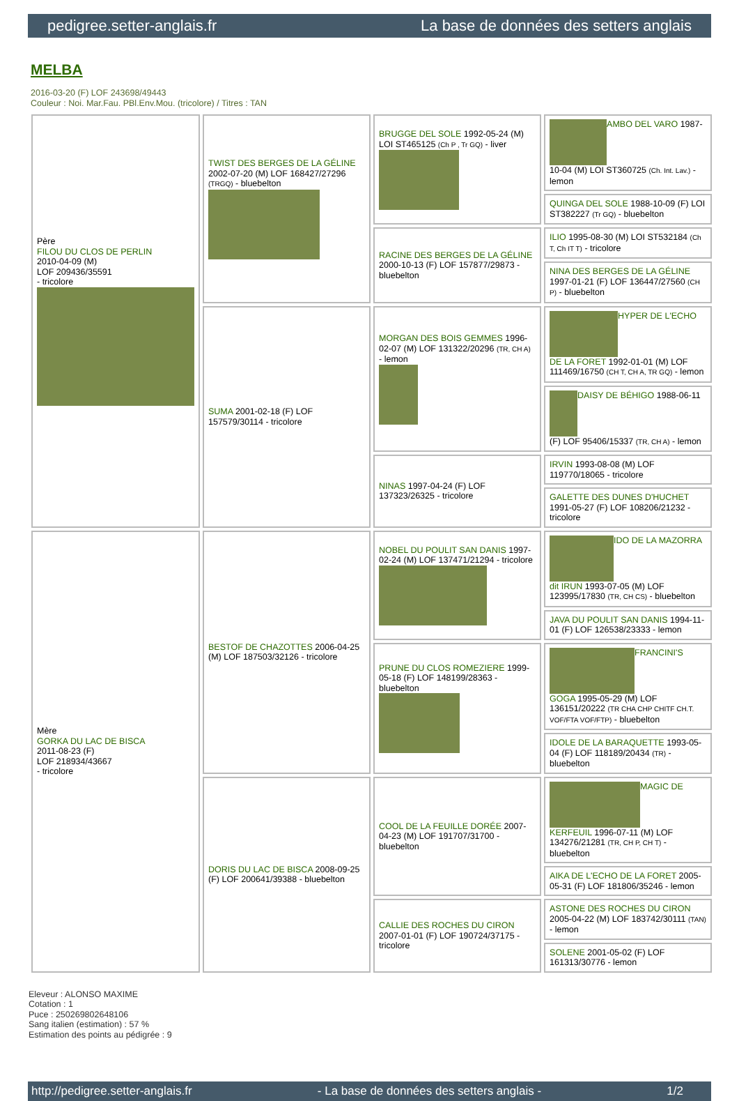pedigree.setter-anglais.fr La base de données des setters anglais
MELBA
2016-03-20 (F) LOF 243698/49443
Couleur : Noi. Mar.Fau. PBl.Env.Mou. (tricolore) / Titres : TAN
| Père FILOU DU CLOS DE PERLIN 2010-04-09 (M) LOF 209436/35591 - tricolore | TWIST DES BERGES DE LA GÉLINE 2002-07-20 (M) LOF 168427/27296 (TRGQ) - bluebelton | BRUGGE DEL SOLE 1992-05-24 (M) LOI ST465125 (Ch P , Tr GQ) - liver | AMBO DEL VARO 1987-10-04 (M) LOI ST360725 (Ch. Int. Lav.) - lemon |
| | | | QUINGA DEL SOLE 1988-10-09 (F) LOI ST382227 (Tr GQ) - bluebelton |
| | | RACINE DES BERGES DE LA GÉLINE 2000-10-13 (F) LOF 157877/29873 - bluebelton | ILIO 1995-08-30 (M) LOI ST532184 (Ch T, Ch IT T) - tricolore |
| | | | NINA DES BERGES DE LA GÉLINE 1997-01-21 (F) LOF 136447/27560 (CH P) - bluebelton |
| | SUMA 2001-02-18 (F) LOF 157579/30114 - tricolore | MORGAN DES BOIS GEMMES 1996-02-07 (M) LOF 131322/20296 (TR, CH A) - lemon | HYPER DE L'ECHO DE LA FORET 1992-01-01 (M) LOF 111469/16750 (CH T, CH A, TR GQ) - lemon |
| | | | DAISY DE BÉHIGO 1988-06-11 (F) LOF 95406/15337 (TR, CH A) - lemon |
| | | NINAS 1997-04-24 (F) LOF 137323/26325 - tricolore | IRVIN 1993-08-08 (M) LOF 119770/18065 - tricolore |
| | | | GALETTE DES DUNES D'HUCHET 1991-05-27 (F) LOF 108206/21232 - tricolore |
| Mère GORKA DU LAC DE BISCA 2011-08-23 (F) LOF 218934/43667 - tricolore | BESTOF DE CHAZOTTES 2006-04-25 (M) LOF 187503/32126 - tricolore | NOBEL DU POULIT SAN DANIS 1997-02-24 (M) LOF 137471/21294 - tricolore | IDO DE LA MAZORRA dit IRUN 1993-07-05 (M) LOF 123995/17830 (TR, CH CS) - bluebelton |
| | | | JAVA DU POULIT SAN DANIS 1994-11-01 (F) LOF 126538/23333 - lemon |
| | | PRUNE DU CLOS ROMEZIERE 1999-05-18 (F) LOF 148199/28363 - bluebelton | FRANCINI'S GOGA 1995-05-29 (M) LOF 136151/20222 (TR CHA CHP CHITF CH.T. VOF/FTA VOF/FTP) - bluebelton |
| | | | IDOLE DE LA BARAQUETTE 1993-05-04 (F) LOF 118189/20434 (TR) - bluebelton |
| | DORIS DU LAC DE BISCA 2008-09-25 (F) LOF 200641/39388 - bluebelton | COOL DE LA FEUILLE DORÉE 2007-04-23 (M) LOF 191707/31700 - bluebelton | MAGIC DE KERFEUIL 1996-07-11 (M) LOF 134276/21281 (TR, CH P, CH T) - bluebelton |
| | | | AIKA DE L'ECHO DE LA FORET 2005-05-31 (F) LOF 181806/35246 - lemon |
| | | CALLIE DES ROCHES DU CIRON 2007-01-01 (F) LOF 190724/37175 - tricolore | ASTONE DES ROCHES DU CIRON 2005-04-22 (M) LOF 183742/30111 (TAN) - lemon |
| | | | SOLENE 2001-05-02 (F) LOF 161313/30776 - lemon |
Eleveur : ALONSO MAXIME
Cotation : 1
Puce : 250269802648106
Sang italien (estimation) : 57 %
Estimation des points au pédigrée : 9
http://pedigree.setter-anglais.fr - La base de données des setters anglais - 1/2